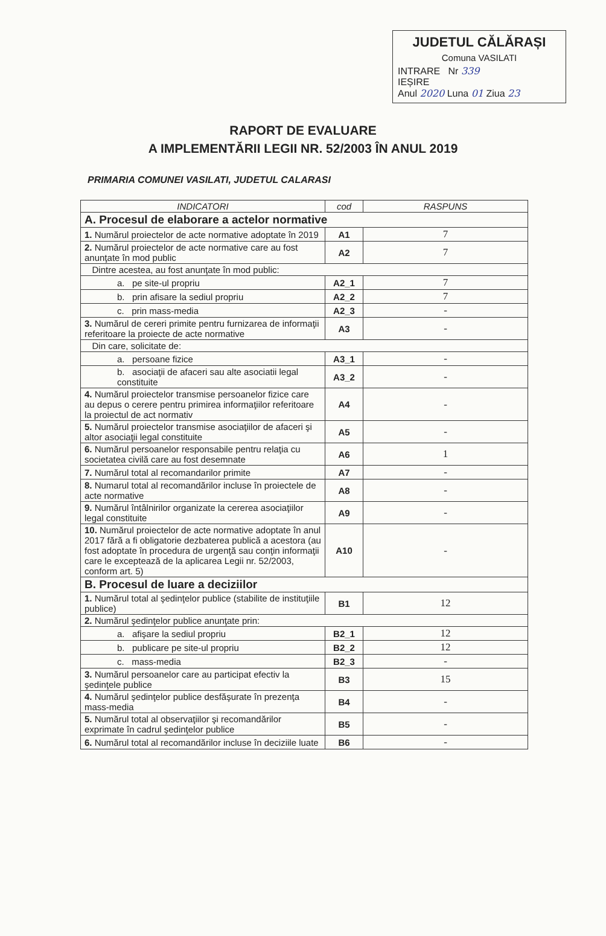JUDETUL CĂLĂRAȘI
Comuna VASILATI
INTRARE Nr 339
IEȘIRE
Anul 2020 Luna 01 Ziua 23
RAPORT DE EVALUARE
A IMPLEMENTĂRII LEGII NR. 52/2003 ÎN ANUL 2019
PRIMARIA COMUNEI VASILATI, JUDETUL CALARASI
| INDICATORI | cod | RASPUNS |
| --- | --- | --- |
| A. Procesul de elaborare a actelor normative | | |
| 1. Numărul proiectelor de acte normative adoptate în 2019 | A1 | 7 |
| 2. Numărul proiectelor de acte normative care au fost anunţate în mod public | A2 | 7 |
| Dintre acestea, au fost anunţate în mod public: | | |
| a. pe site-ul propriu | A2_1 | 7 |
| b. prin afisare la sediul propriu | A2_2 | 7 |
| c. prin mass-media | A2_3 | - |
| 3. Numărul de cereri primite pentru furnizarea de informaţii referitoare la proiecte de acte normative | A3 | - |
| Din care, solicitate de: | | |
| a. persoane fizice | A3_1 | - |
| b. asociaţii de afaceri sau alte asociatii legal constituite | A3_2 | - |
| 4. Numărul proiectelor transmise persoanelor fizice care au depus o cerere pentru primirea informaţiilor referitoare la proiectul de act normativ | A4 | - |
| 5. Numărul proiectelor transmise asociaţiilor de afaceri şi altor asociaţii legal constituite | A5 | - |
| 6. Numărul persoanelor responsabile pentru relaţia cu societatea civilă care au fost desemnate | A6 | 1 |
| 7. Numărul total al recomandarilor primite | A7 | - |
| 8. Numarul total al recomandărilor incluse în proiectele de acte normative | A8 | - |
| 9. Numărul întâlnirilor organizate la cererea asociaţiilor legal constituite | A9 | - |
| 10. Numărul proiectelor de acte normative adoptate în anul 2017 fără a fi obligatorie dezbaterea publică a acestora (au fost adoptate în procedura de urgenţă sau conţin informaţii care le exceptează de la aplicarea Legii nr. 52/2003, conform art. 5) | A10 | - |
| B. Procesul de luare a deciziilor | | |
| 1. Numărul total al şedinţelor publice (stabilite de instituţiile publice) | B1 | 12 |
| 2. Numărul şedinţelor publice anunţate prin: | | |
| a. afişare la sediul propriu | B2_1 | 12 |
| b. publicare pe site-ul propriu | B2_2 | 12 |
| c. mass-media | B2_3 | - |
| 3. Numărul persoanelor care au participat efectiv la şedinţele publice | B3 | 15 |
| 4. Numărul şedinţelor publice desfăşurate în prezenţa mass-media | B4 | - |
| 5. Numărul total al observaţiilor şi recomandărilor exprimate în cadrul şedinţelor publice | B5 | - |
| 6. Numărul total al recomandărilor incluse în deciziile luate | B6 | - |